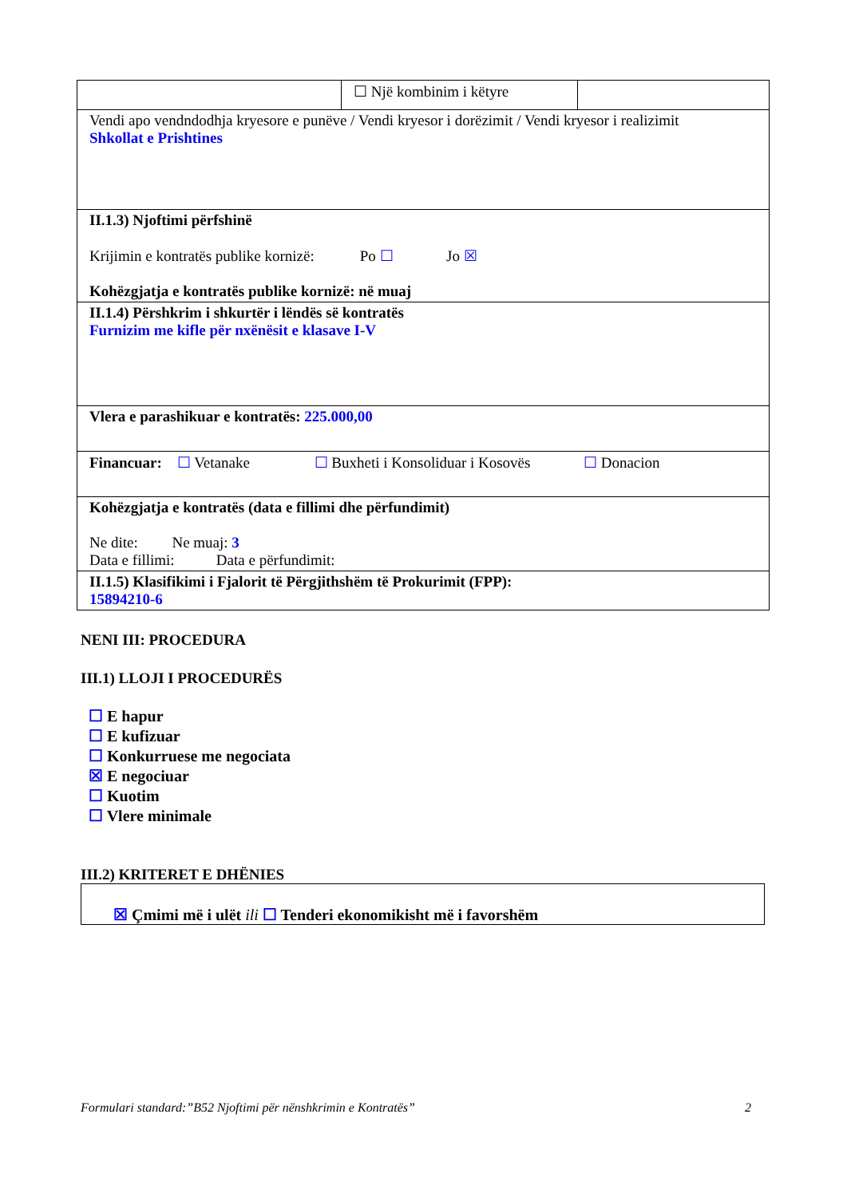| | ☐ Një kombinim i këtyre | |
| Vendi apo vendndodhja kryesore e punëve / Vendi kryesor i dorëzimit / Vendi kryesor i realizimit Shkollat e Prishtines | | |
| II.1.3) Njoftimi përfshinë Krijimin e kontratës publike kornizë: Po ☐ Jo ☒ Kohëzgjatja e kontratës publike kornizë: në muaj | | |
| II.1.4) Përshkrim i shkurtër i lëndës së kontratës Furnizim me kifle për nxënësit e klasave I-V | | |
| Vlera e parashikuar e kontratës: 225.000,00 | | |
| Financuar: ☐ Vetanake ☐ Buxheti i Konsoliduar i Kosovës ☐ Donacion | | |
| Kohëzgjatja e kontratës (data e fillimi dhe përfundimit) Ne dite: Ne muaj: 3 Data e fillimi: Data e përfundimit: | | |
| II.1.5) Klasifikimi i Fjalorit të Përgjithshëm të Prokurimit (FPP): 15894210-6 | | |
NENI III: PROCEDURA
III.1) LLOJI I PROCEDURËS
☐ E hapur
☐ E kufizuar
☐ Konkurruese me negociata
☒ E negociuar
☐ Kuotim
☐ Vlere minimale
III.2) KRITERET E DHËNIES
☒ Çmimi më i ulët ili ☐ Tenderi ekonomikisht më i favorshëm
Formulari standard:”B52 Njoftimi për nënshkrimin e Kontratës” 2